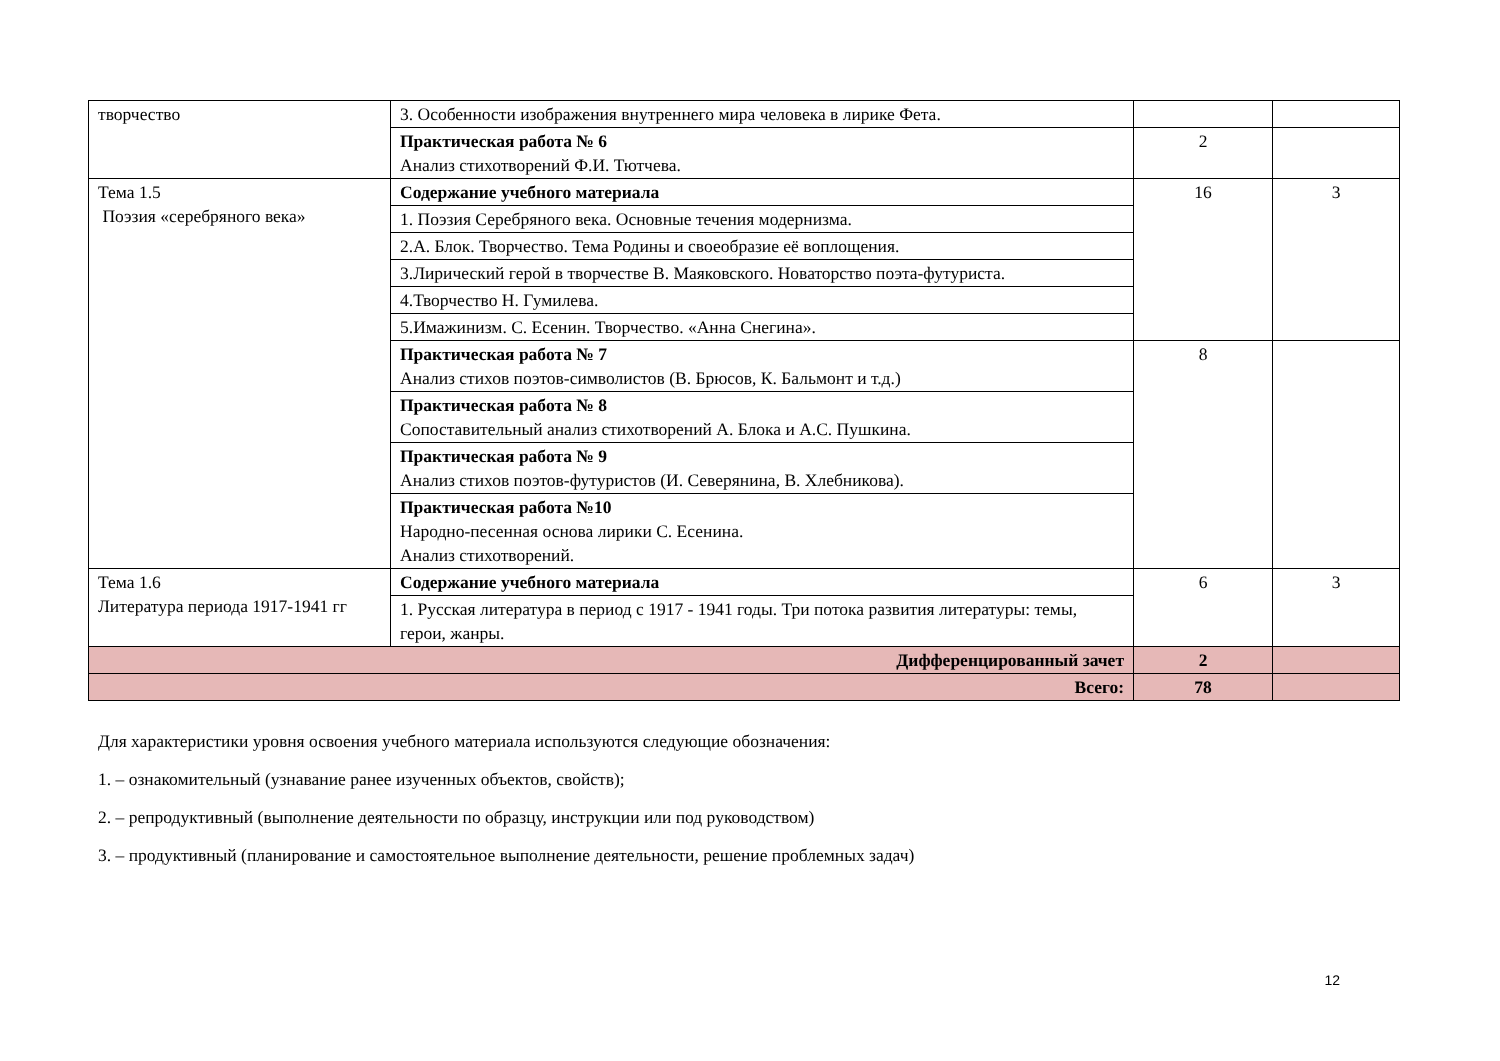| творчество | 3. Особенности изображения внутреннего мира человека в лирике Фета. | | |
| | Практическая работа № 6 Анализ стихотворений Ф.И. Тютчева. | 2 | |
| Тема 1.5 Поэзия «серебряного века» | Содержание учебного материала | 16 | 3 |
| | 1. Поэзия Серебряного века. Основные течения модернизма. | | |
| | 2.А. Блок. Творчество. Тема Родины и своеобразие её воплощения. | | |
| | 3.Лирический герой в творчестве В. Маяковского. Новаторство поэта-футуриста. | | |
| | 4.Творчество Н. Гумилева. | | |
| | 5.Имажинизм. С. Есенин. Творчество. «Анна Снегина». | | |
| | Практическая работа № 7 Анализ стихов поэтов-символистов (В. Брюсов, К. Бальмонт и т.д.) | 8 | |
| | Практическая работа № 8 Сопоставительный анализ стихотворений А. Блока и А.С. Пушкина. | | |
| | Практическая работа № 9 Анализ стихов поэтов-футуристов (И. Северянина, В. Хлебникова). | | |
| | Практическая работа №10 Народно-песенная основа лирики С. Есенина. Анализ стихотворений. | | |
| Тема 1.6 Литература периода 1917-1941 гг | Содержание учебного материала | 6 | 3 |
| | 1. Русская литература в период с 1917 - 1941 годы. Три потока развития литературы: темы, герои, жанры. | | |
| Дифференцированный зачет | | 2 | |
| Всего: | | 78 | |
Для характеристики уровня освоения учебного материала используются следующие обозначения:
1. – ознакомительный (узнавание ранее изученных объектов, свойств);
2. – репродуктивный (выполнение деятельности по образцу, инструкции или под руководством)
3. – продуктивный (планирование и самостоятельное выполнение деятельности, решение проблемных задач)
12